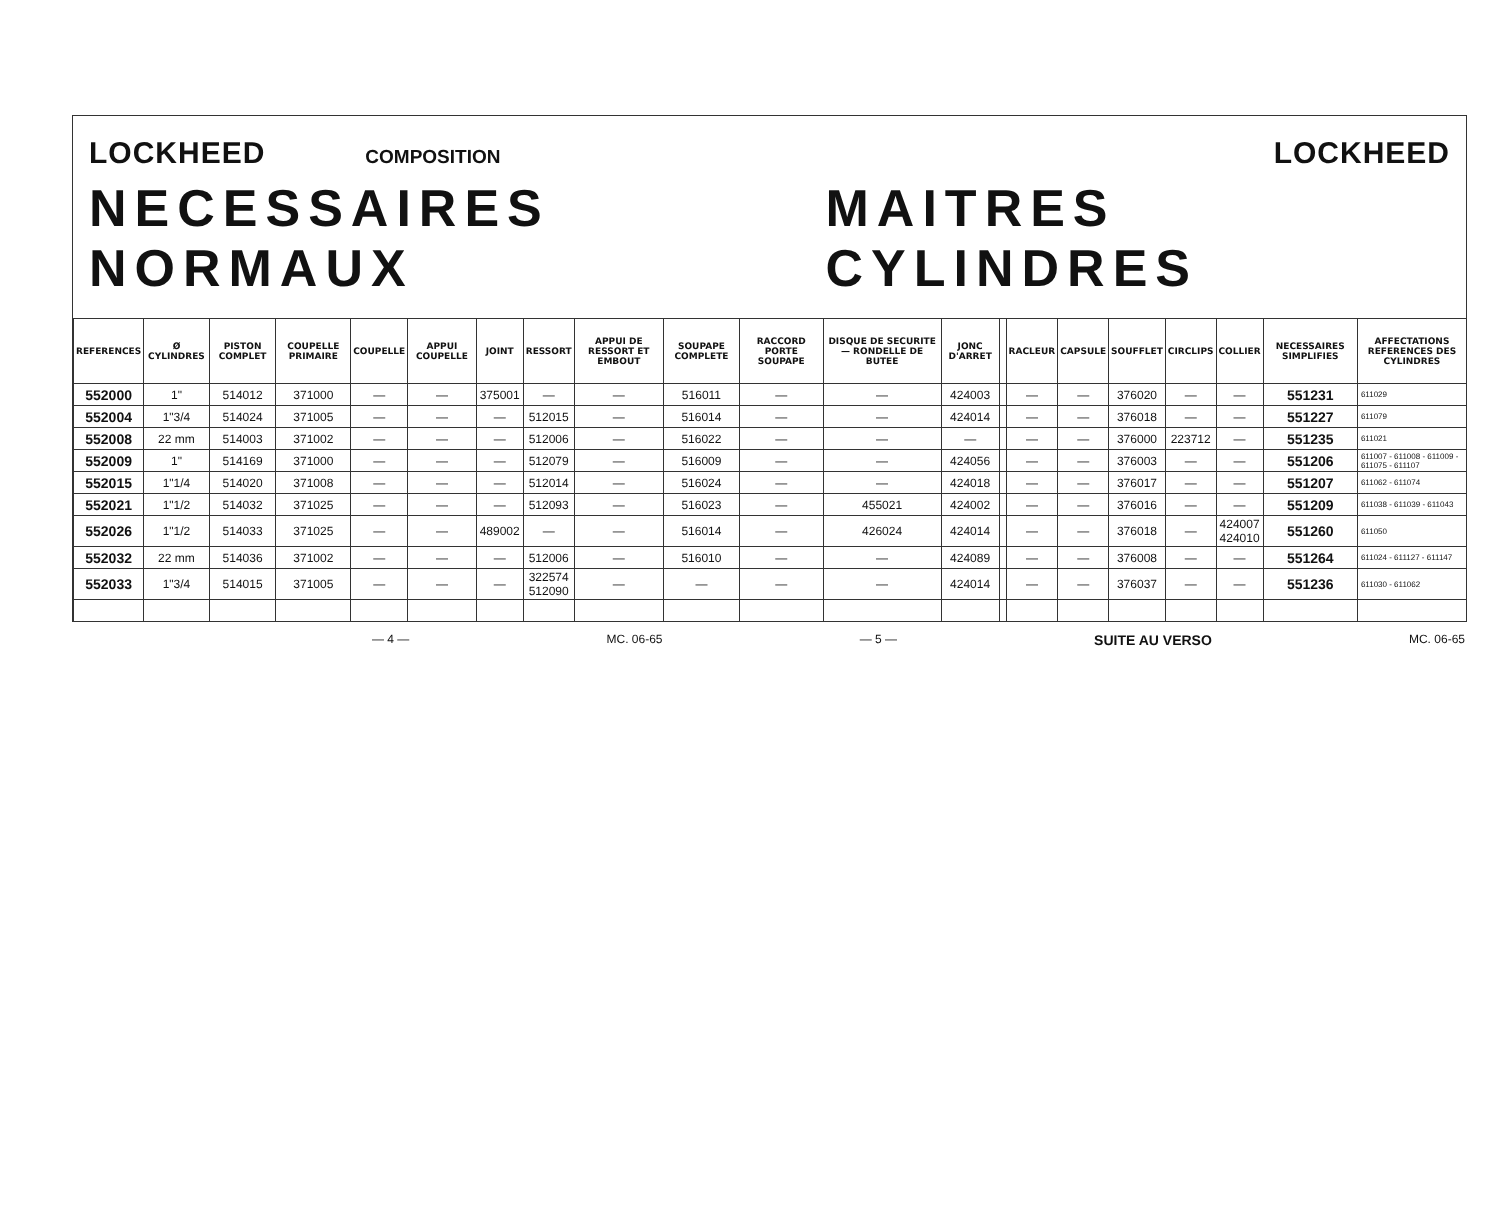LOCKHEED COMPOSITION LOCKHEED
NECESSAIRES NORMAUX MAITRES CYLINDRES
| REFERENCES | Ø CYLINDRES | PISTON COMPLET | COUPELLE PRIMAIRE | COUPELLE | APPUI COUPELLE | JOINT | RESSORT | APPUI DE RESSORT ET EMBOUT | SOUPAPE COMPLETE | RACCORD PORTE SOUPAPE | DISQUE DE SECURITE — RONDELLE DE BUTEE | JONC D'ARRET | | RACLEUR | CAPSULE | SOUFFLET | CIRCLIPS | COLLIER | NECESSAIRES SIMPLIFIES | AFFECTATIONS REFERENCES DES CYLINDRES |
| --- | --- | --- | --- | --- | --- | --- | --- | --- | --- | --- | --- | --- | --- | --- | --- | --- | --- | --- | --- | --- |
| 552000 | 1" | 514012 | 371000 | — | — | 375001 | — | — | 516011 | — | — | 424003 | | — | — | 376020 | — | — | 551231 | 611029 |
| 552004 | 1"3/4 | 514024 | 371005 | — | — | — | 512015 | — | 516014 | — | — | 424014 | | — | — | 376018 | — | — | 551227 | 611079 |
| 552008 | 22 mm | 514003 | 371002 | — | — | — | 512006 | — | 516022 | — | — | — | | — | — | 376000 | 223712 | — | 551235 | 611021 |
| 552009 | 1" | 514169 | 371000 | — | — | — | 512079 | — | 516009 | — | — | 424056 | | — | — | 376003 | — | — | 551206 | 611007 - 611008 - 611009 - 611075 - 611107 |
| 552015 | 1"1/4 | 514020 | 371008 | — | — | — | 512014 | — | 516024 | — | — | 424018 | | — | — | 376017 | — | — | 551207 | 611062 - 611074 |
| 552021 | 1"1/2 | 514032 | 371025 | — | — | — | 512093 | — | 516023 | — | 455021 | 424002 | | — | — | 376016 | — | — | 551209 | 611038 - 611039 - 611043 |
| 552026 | 1"1/2 | 514033 | 371025 | — | — | 489002 | — | — | 516014 | — | 426024 | 424014 | | — | — | 376018 | — | 424007 424010 | 551260 | 611050 |
| 552032 | 22 mm | 514036 | 371002 | — | — | — | 512006 | — | 516010 | — | — | 424089 | | — | — | 376008 | — | — | 551264 | 611024 - 611127 - 611147 |
| 552033 | 1"3/4 | 514015 | 371005 | — | — | — | 322574 512090 | — | — | — | — | 424014 | | — | — | 376037 | — | — | 551236 | 611030 - 611062 |
— 4 — MC. 06-65 — 5 — SUITE AU VERSO MC. 06-65